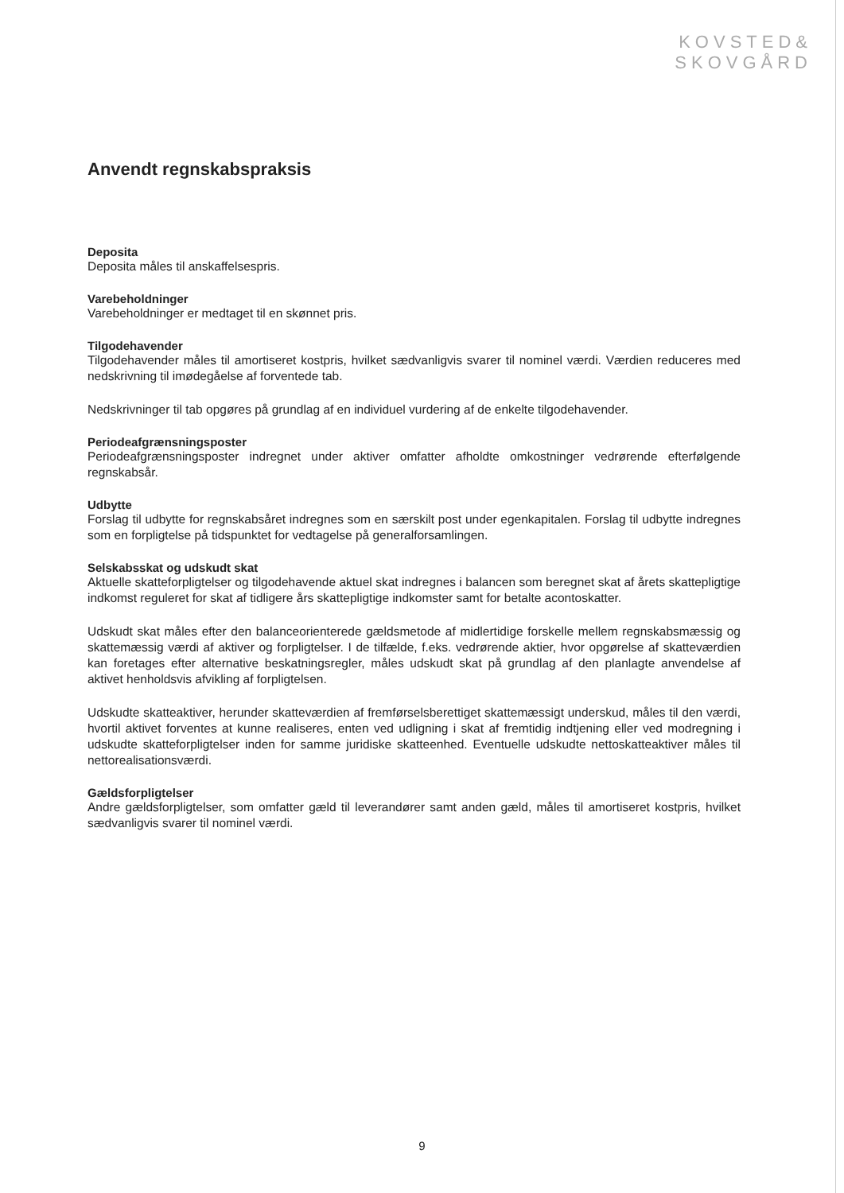KOVSTED&
SKOVGÅRD
Anvendt regnskabspraksis
Deposita
Deposita måles til anskaffelsespris.
Varebeholdninger
Varebeholdninger er medtaget til en skønnet pris.
Tilgodehavender
Tilgodehavender måles til amortiseret kostpris, hvilket sædvanligvis svarer til nominel værdi. Værdien reduceres med nedskrivning til imødegåelse af forventede tab.
Nedskrivninger til tab opgøres på grundlag af en individuel vurdering af de enkelte tilgodehavender.
Periodeafgrænsningsposter
Periodeafgrænsningsposter indregnet under aktiver omfatter afholdte omkostninger vedrørende efterfølgende regnskabsår.
Udbytte
Forslag til udbytte for regnskabsåret indregnes som en særskilt post under egenkapitalen. Forslag til udbytte indregnes som en forpligtelse på tidspunktet for vedtagelse på generalforsamlingen.
Selskabsskat og udskudt skat
Aktuelle skatteforpligtelser og tilgodehavende aktuel skat indregnes i balancen som beregnet skat af årets skattepligtige indkomst reguleret for skat af tidligere års skattepligtige indkomster samt for betalte acontoskatter.
Udskudt skat måles efter den balanceorienterede gældsmetode af midlertidige forskelle mellem regnskabsmæssig og skattemæssig værdi af aktiver og forpligtelser. I de tilfælde, f.eks. vedrørende aktier, hvor opgørelse af skatteværdien kan foretages efter alternative beskatningsregler, måles udskudt skat på grundlag af den planlagte anvendelse af aktivet henholdsvis afvikling af forpligtelsen.
Udskudte skatteaktiver, herunder skatteværdien af fremførselsberettiget skattemæssigt underskud, måles til den værdi, hvortil aktivet forventes at kunne realiseres, enten ved udligning i skat af fremtidig indtjening eller ved modregning i udskudte skatteforpligtelser inden for samme juridiske skatteenhed. Eventuelle udskudte nettoskatteaktiver måles til nettorealisationsværdi.
Gældsforpligtelser
Andre gældsforpligtelser, som omfatter gæld til leverandører samt anden gæld, måles til amortiseret kostpris, hvilket sædvanligvis svarer til nominel værdi.
9